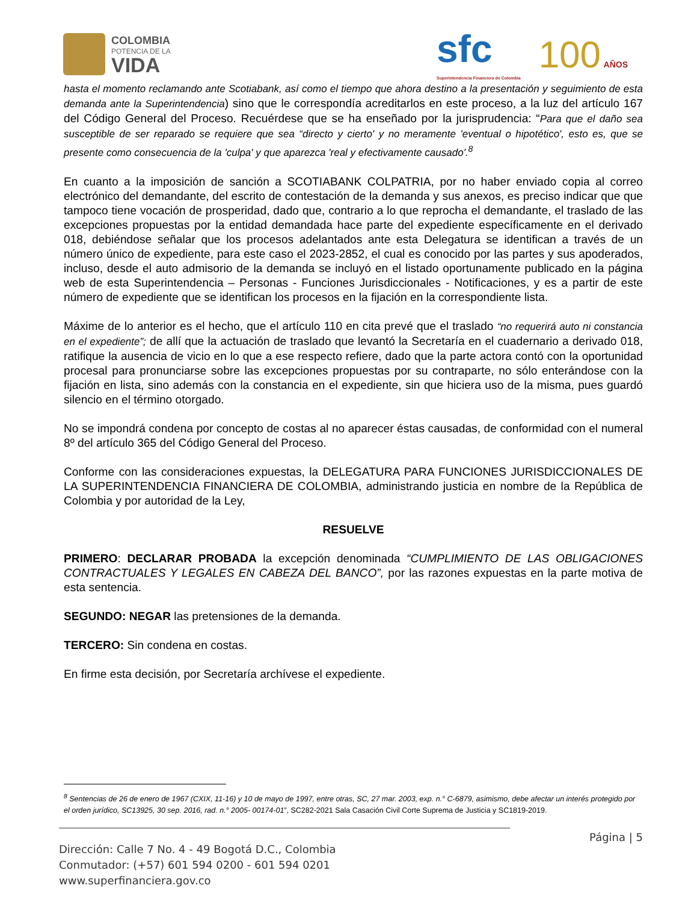COLOMBIA
POTENCIA DE LA
VIDA
sfc
Superintendencia Financiera de Colombia
100 AÑOS
hasta el momento reclamando ante Scotiabank, así como el tiempo que ahora destino a la presentación y seguimiento de esta demanda ante la Superintendencia) sino que le correspondía acreditarlos en este proceso, a la luz del artículo 167 del Código General del Proceso. Recuérdese que se ha enseñado por la jurisprudencia: “Para que el daño sea susceptible de ser reparado se requiere que sea “directo y cierto' y no meramente 'eventual o hipotético', esto es, que se presente como consecuencia de la 'culpa' y que aparezca 'real y efectivamente causado'.<sup>8</sup>
En cuanto a la imposición de sanción a SCOTIABANK COLPATRIA, por no haber enviado copia al correo electrónico del demandante, del escrito de contestación de la demanda y sus anexos, es preciso indicar que que tampoco tiene vocación de prosperidad, dado que, contrario a lo que reprocha el demandante, el traslado de las excepciones propuestas por la entidad demandada hace parte del expediente específicamente en el derivado 018, debiéndose señalar que los procesos adelantados ante esta Delegatura se identifican a través de un número único de expediente, para este caso el 2023-2852, el cual es conocido por las partes y sus apoderados, incluso, desde el auto admisorio de la demanda se incluyó en el listado oportunamente publicado en la página web de esta Superintendencia – Personas - Funciones Jurisdiccionales - Notificaciones, y es a partir de este número de expediente que se identifican los procesos en la fijación en la correspondiente lista.
Máxime de lo anterior es el hecho, que el artículo 110 en cita prevé que el traslado “no requerirá auto ni constancia en el expediente”; de allí que la actuación de traslado que levantó la Secretaría en el cuadernario a derivado 018, ratifique la ausencia de vicio en lo que a ese respecto refiere, dado que la parte actora contó con la oportunidad procesal para pronunciarse sobre las excepciones propuestas por su contraparte, no sólo enterándose con la fijación en lista, sino además con la constancia en el expediente, sin que hiciera uso de la misma, pues guardó silencio en el término otorgado.
No se impondrá condena por concepto de costas al no aparecer éstas causadas, de conformidad con el numeral 8º del artículo 365 del Código General del Proceso.
Conforme con las consideraciones expuestas, la DELEGATURA PARA FUNCIONES JURISDICCIONALES DE LA SUPERINTENDENCIA FINANCIERA DE COLOMBIA, administrando justicia en nombre de la República de Colombia y por autoridad de la Ley,
RESUELVE
PRIMERO: DECLARAR PROBADA la excepción denominada “CUMPLIMIENTO DE LAS OBLIGACIONES CONTRACTUALES Y LEGALES EN CABEZA DEL BANCO”, por las razones expuestas en la parte motiva de esta sentencia.
SEGUNDO: NEGAR las pretensiones de la demanda.
TERCERO: Sin condena en costas.
En firme esta decisión, por Secretaría archívese el expediente.
<sup>8</sup> Sentencias de 26 de enero de 1967 (CXIX, 11-16) y 10 de mayo de 1997, entre otras, SC, 27 mar. 2003, exp. n.° C-6879, asimismo, debe afectar un interés protegido por el orden jurídico, SC13925, 30 sep. 2016, rad. n.° 2005- 00174-01”, SC282-2021 Sala Casación Civil Corte Suprema de Justicia y SC1819-2019.
Página | 5
Dirección: Calle 7 No. 4 - 49 Bogotá D.C., Colombia
Conmutador: (+57) 601 594 0200 - 601 594 0201
www.superfinanciera.gov.co